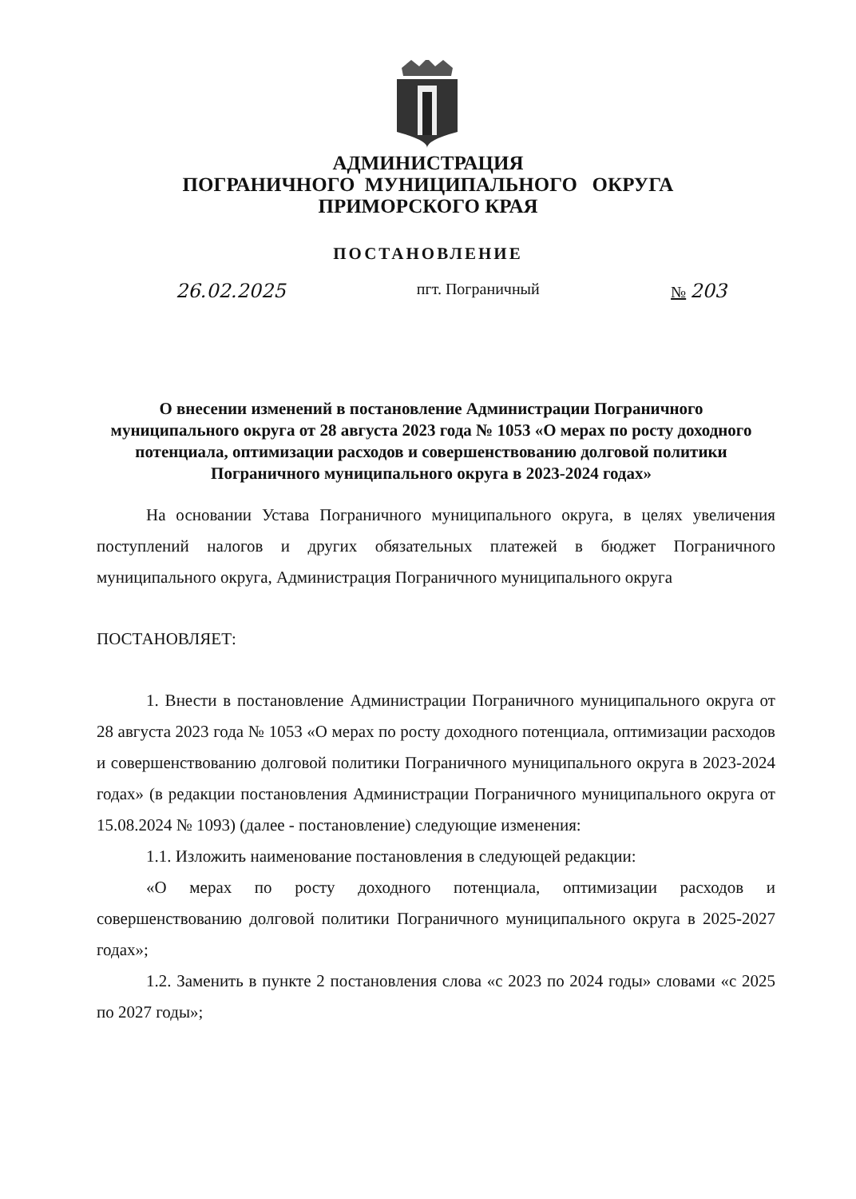АДМИНИСТРАЦИЯ
ПОГРАНИЧНОГО МУНИЦИПАЛЬНОГО ОКРУГА
ПРИМОРСКОГО КРАЯ
ПОСТАНОВЛЕНИЕ
26.02.2025 пгт. Пограничный № 203
О внесении изменений в постановление Администрации Пограничного муниципального округа от 28 августа 2023 года № 1053 «О мерах по росту доходного потенциала, оптимизации расходов и совершенствованию долговой политики Пограничного муниципального округа в 2023-2024 годах»
На основании Устава Пограничного муниципального округа, в целях увеличения поступлений налогов и других обязательных платежей в бюджет Пограничного муниципального округа, Администрация Пограничного муниципального округа
ПОСТАНОВЛЯЕТ:
1. Внести в постановление Администрации Пограничного муниципального округа от 28 августа 2023 года № 1053 «О мерах по росту доходного потенциала, оптимизации расходов и совершенствованию долговой политики Пограничного муниципального округа в 2023-2024 годах» (в редакции постановления Администрации Пограничного муниципального округа от 15.08.2024 № 1093) (далее - постановление) следующие изменения:
1.1. Изложить наименование постановления в следующей редакции:
«О мерах по росту доходного потенциала, оптимизации расходов и совершенствованию долговой политики Пограничного муниципального округа в 2025-2027 годах»;
1.2. Заменить в пункте 2 постановления слова «с 2023 по 2024 годы» словами «с 2025 по 2027 годы»;